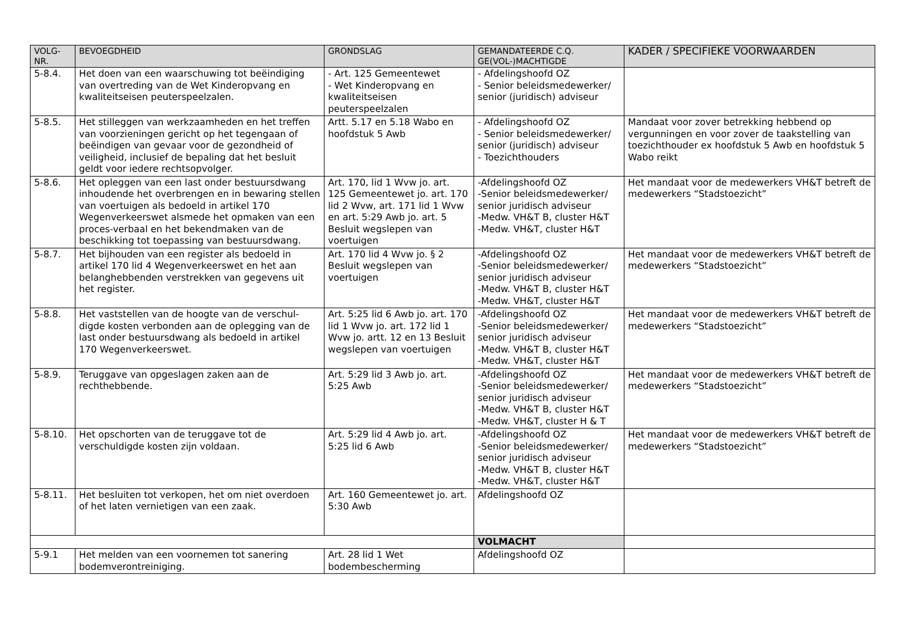| VOLG- NR. | BEVOEGDHEID | GRONDSLAG | GEMANDATEERDE C.Q. GE(VOL-)MACHTIGDE | KADER / SPECIFIEKE VOORWAARDEN |
| --- | --- | --- | --- | --- |
| 5-8.4. | Het doen van een waarschuwing tot beëindiging van overtreding van de Wet Kinderopvang en kwaliteitseisen peuterspeelzalen. | - Art. 125 Gemeentewet - Wet Kinderopvang en kwaliteitseisen peuterspeelzalen | - Afdelingshoofd OZ - Senior beleidsmedewerker/ senior (juridisch) adviseur | |
| 5-8.5. | Het stilleggen van werkzaamheden en het treffen van voorzieningen gericht op het tegengaan of beëindigen van gevaar voor de gezondheid of veiligheid, inclusief de bepaling dat het besluit geldt voor iedere rechtsopvolger. | Artt. 5.17 en 5.18 Wabo en hoofdstuk 5 Awb | - Afdelingshoofd OZ - Senior beleidsmedewerker/ senior (juridisch) adviseur - Toezichthouders | Mandaat voor zover betrekking hebbend op vergunningen en voor zover de taakstelling van toezichthouder ex hoofdstuk 5 Awb en hoofdstuk 5 Wabo reikt |
| 5-8.6. | Het opleggen van een last onder bestuursdwang inhoudende het overbrengen en in bewaring stellen van voertuigen als bedoeld in artikel 170 Wegenverkeerswet alsmede het opmaken van een proces-verbaal en het bekendmaken van de beschikking tot toepassing van bestuursdwang. | Art. 170, lid 1 Wvw jo. art. 125 Gemeentewet jo. art. 170 lid 2 Wvw, art. 171 lid 1 Wvw en art. 5:29 Awb jo. art. 5 Besluit wegslepen van voertuigen | -Afdelingshoofd OZ -Senior beleidsmedewerker/ senior juridisch adviseur -Medw. VH&T B, cluster H&T -Medw. VH&T, cluster H&T | Het mandaat voor de medewerkers VH&T betreft de medewerkers “Stadstoezicht” |
| 5-8.7. | Het bijhouden van een register als bedoeld in artikel 170 lid 4 Wegenverkeerswet en het aan belanghebbenden verstrekken van gegevens uit het register. | Art. 170 lid 4 Wvw jo. § 2 Besluit wegslepen van voertuigen | -Afdelingshoofd OZ -Senior beleidsmedewerker/ senior juridisch adviseur -Medw. VH&T B, cluster H&T -Medw. VH&T, cluster H&T | Het mandaat voor de medewerkers VH&T betreft de medewerkers “Stadstoezicht” |
| 5-8.8. | Het vaststellen van de hoogte van de verschul-digde kosten verbonden aan de oplegging van de last onder bestuursdwang als bedoeld in artikel 170 Wegenverkeerswet. | Art. 5:25 lid 6 Awb jo. art. 170 lid 1 Wvw jo. art. 172 lid 1 Wvw jo. artt. 12 en 13 Besluit wegslepen van voertuigen | -Afdelingshoofd OZ -Senior beleidsmedewerker/ senior juridisch adviseur -Medw. VH&T B, cluster H&T -Medw. VH&T, cluster H&T | Het mandaat voor de medewerkers VH&T betreft de medewerkers “Stadstoezicht” |
| 5-8.9. | Teruggave van opgeslagen zaken aan de rechthebbende. | Art. 5:29 lid 3 Awb jo. art. 5:25 Awb | -Afdelingshoofd OZ -Senior beleidsmedewerker/ senior juridisch adviseur -Medw. VH&T B, cluster H&T -Medw. VH&T, cluster H & T | Het mandaat voor de medewerkers VH&T betreft de medewerkers “Stadstoezicht” |
| 5-8.10. | Het opschorten van de teruggave tot de verschuldigde kosten zijn voldaan. | Art. 5:29 lid 4 Awb jo. art. 5:25 lid 6 Awb | -Afdelingshoofd OZ -Senior beleidsmedewerker/ senior juridisch adviseur -Medw. VH&T B, cluster H&T -Medw. VH&T, cluster H&T | Het mandaat voor de medewerkers VH&T betreft de medewerkers “Stadstoezicht” |
| 5-8.11. | Het besluiten tot verkopen, het om niet overdoen of het laten vernietigen van een zaak. | Art. 160 Gemeentewet jo. art. 5:30 Awb | Afdelingshoofd OZ | |
| | | | VOLMACHT | |
| 5-9.1 | Het melden van een voornemen tot sanering bodemverontreiniging. | Art. 28 lid 1 Wet bodembescherming | Afdelingshoofd OZ | |